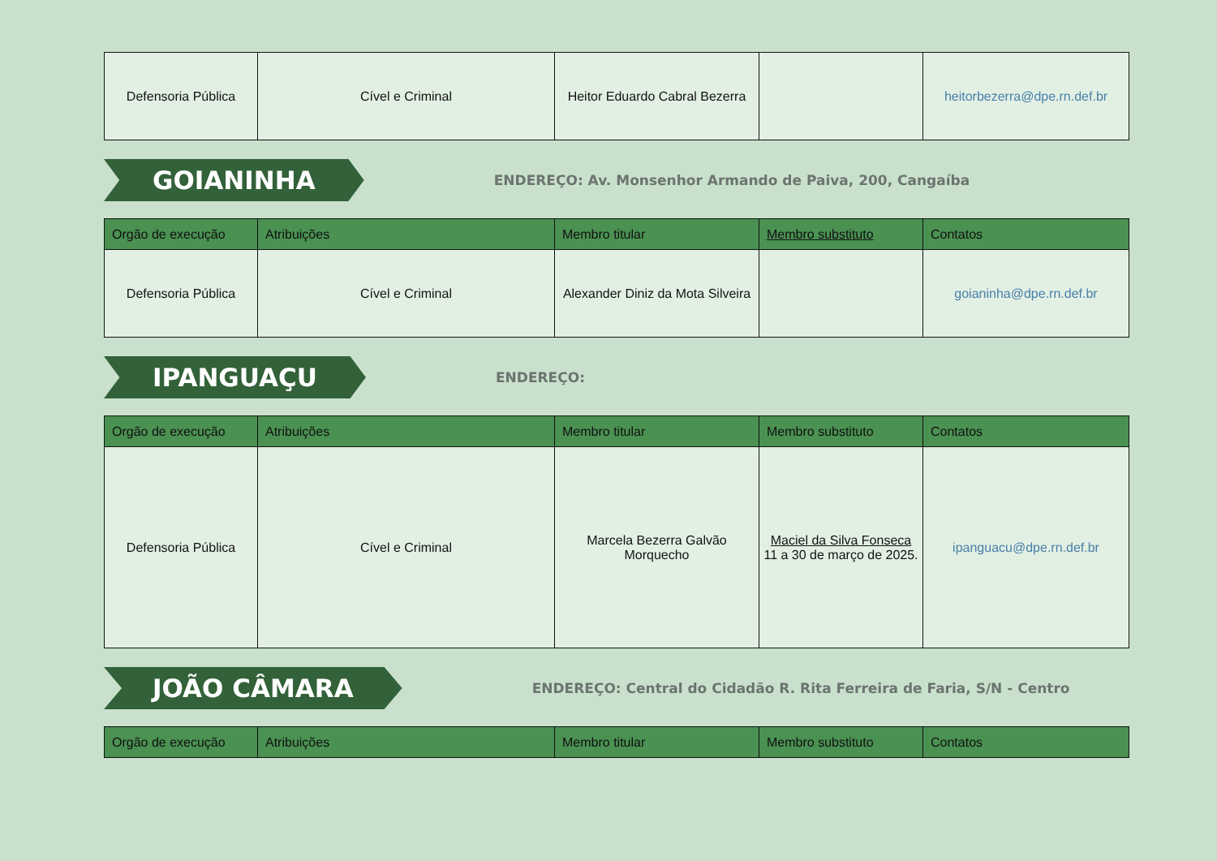| Defensoria Pública | Cível e Criminal | Heitor Eduardo Cabral Bezerra | | heitorbezerra@dpe.rn.def.br |
GOIANINHA
ENDEREÇO: Av. Monsenhor Armando de Paiva, 200, Cangaíba
| Orgão de execução | Atribuições | Membro titular | Membro substituto | Contatos |
| --- | --- | --- | --- | --- |
| Defensoria Pública | Cível e Criminal | Alexander Diniz da Mota Silveira | | goianinha@dpe.rn.def.br |
IPANGUAÇU
ENDEREÇO:
| Orgão de execução | Atribuições | Membro titular | Membro substituto | Contatos |
| --- | --- | --- | --- | --- |
| Defensoria Pública | Cível e Criminal | Marcela Bezerra Galvão Morquecho | Maciel da Silva Fonseca 11 a 30 de março de 2025. | ipanguacu@dpe.rn.def.br |
JOÃO CÂMARA
ENDEREÇO: Central do Cidadão R. Rita Ferreira de Faria, S/N - Centro
| Orgão de execução | Atribuições | Membro titular | Membro substituto | Contatos |
| --- | --- | --- | --- | --- |